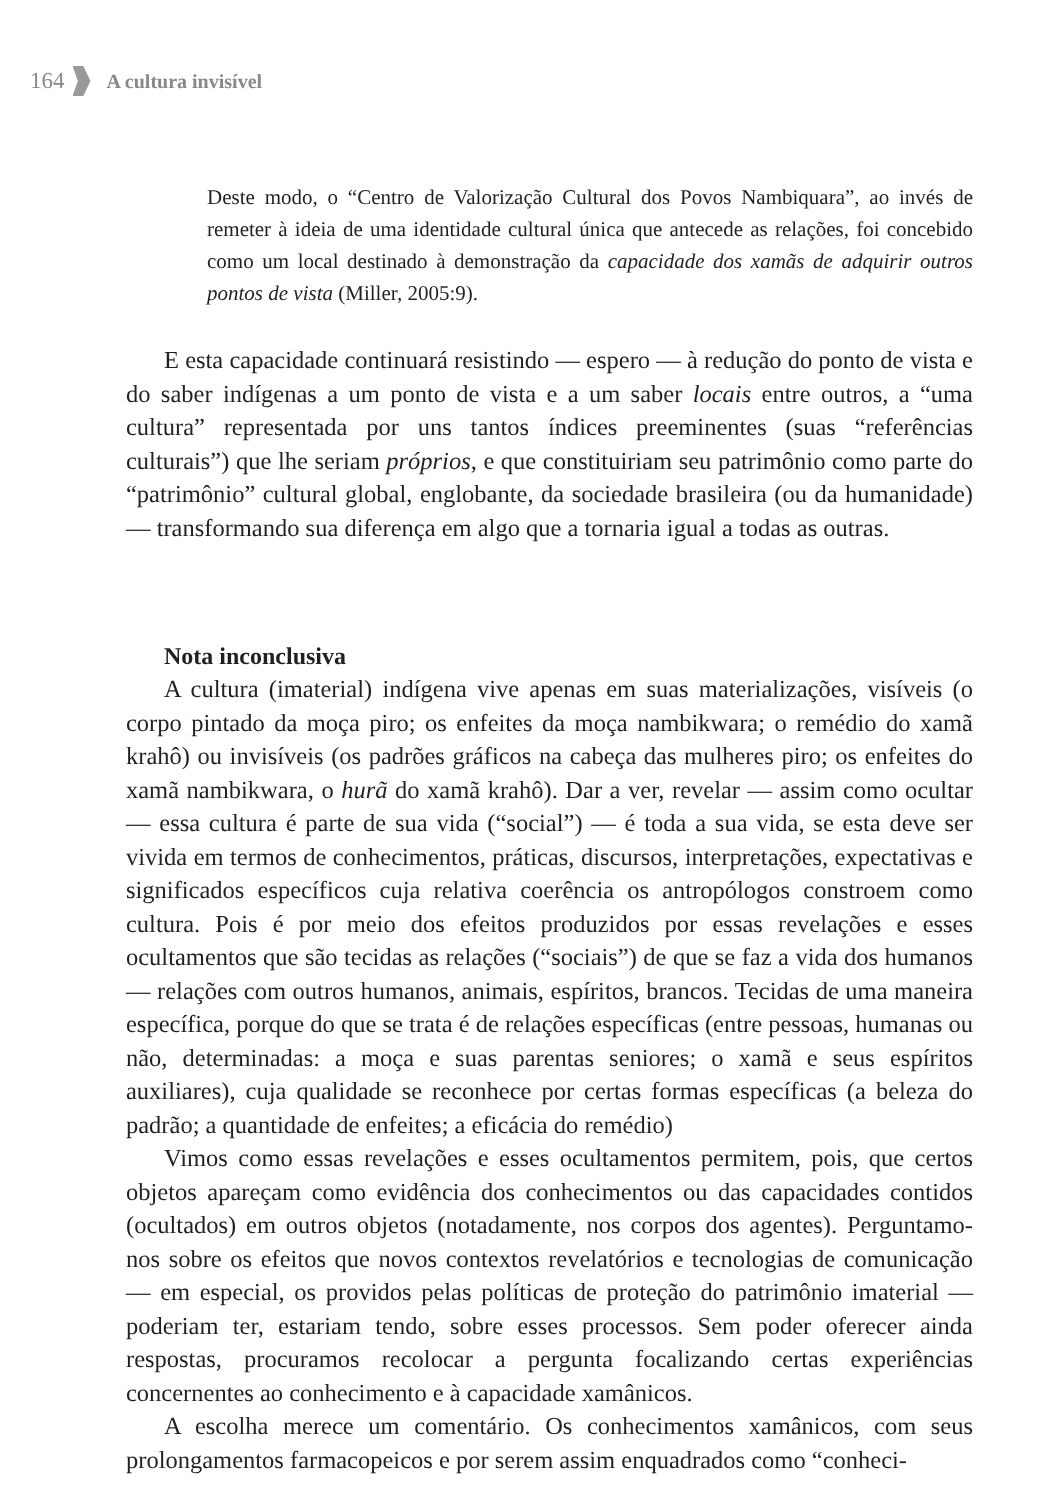164 A cultura invisível
Deste modo, o “Centro de Valorização Cultural dos Povos Nambiquara”, ao invés de remeter à ideia de uma identidade cultural única que antecede as relações, foi concebido como um local destinado à demonstração da capacidade dos xamãs de adquirir outros pontos de vista (Miller, 2005:9).
E esta capacidade continuará resistindo — espero — à redução do ponto de vista e do saber indígenas a um ponto de vista e a um saber locais entre outros, a “uma cultura” representada por uns tantos índices preeminentes (suas “referências culturais”) que lhe seriam próprios, e que constituiriam seu patrimônio como parte do “patrimônio” cultural global, englobante, da sociedade brasileira (ou da humanidade) — transformando sua diferença em algo que a tornaria igual a todas as outras.
Nota inconclusiva
A cultura (imaterial) indígena vive apenas em suas materializações, visíveis (o corpo pintado da moça piro; os enfeites da moça nambikwara; o remédio do xamã krahô) ou invisíveis (os padrões gráficos na cabeça das mulheres piro; os enfeites do xamã nambikwara, o hurã do xamã krahô). Dar a ver, revelar — assim como ocultar — essa cultura é parte de sua vida (“social”) — é toda a sua vida, se esta deve ser vivida em termos de conhecimentos, práticas, discursos, interpretações, expectativas e significados específicos cuja relativa coerência os antropólogos constroem como cultura. Pois é por meio dos efeitos produzidos por essas revelações e esses ocultamentos que são tecidas as relações (“sociais”) de que se faz a vida dos humanos — relações com outros humanos, animais, espíritos, brancos. Tecidas de uma maneira específica, porque do que se trata é de relações específicas (entre pessoas, humanas ou não, determinadas: a moça e suas parentas seniores; o xamã e seus espíritos auxiliares), cuja qualidade se reconhece por certas formas específicas (a beleza do padrão; a quantidade de enfeites; a eficácia do remédio)
Vimos como essas revelações e esses ocultamentos permitem, pois, que certos objetos apareçam como evidência dos conhecimentos ou das capacidades contidos (ocultados) em outros objetos (notadamente, nos corpos dos agentes). Perguntamo-nos sobre os efeitos que novos contextos revelatórios e tecnologias de comunicação — em especial, os providos pelas políticas de proteção do patrimônio imaterial — poderiam ter, estariam tendo, sobre esses processos. Sem poder oferecer ainda respostas, procuramos recolocar a pergunta focalizando certas experiências concernentes ao conhecimento e à capacidade xamânicos.
A escolha merece um comentário. Os conhecimentos xamânicos, com seus prolongamentos farmacopeicos e por serem assim enquadrados como “conheci-